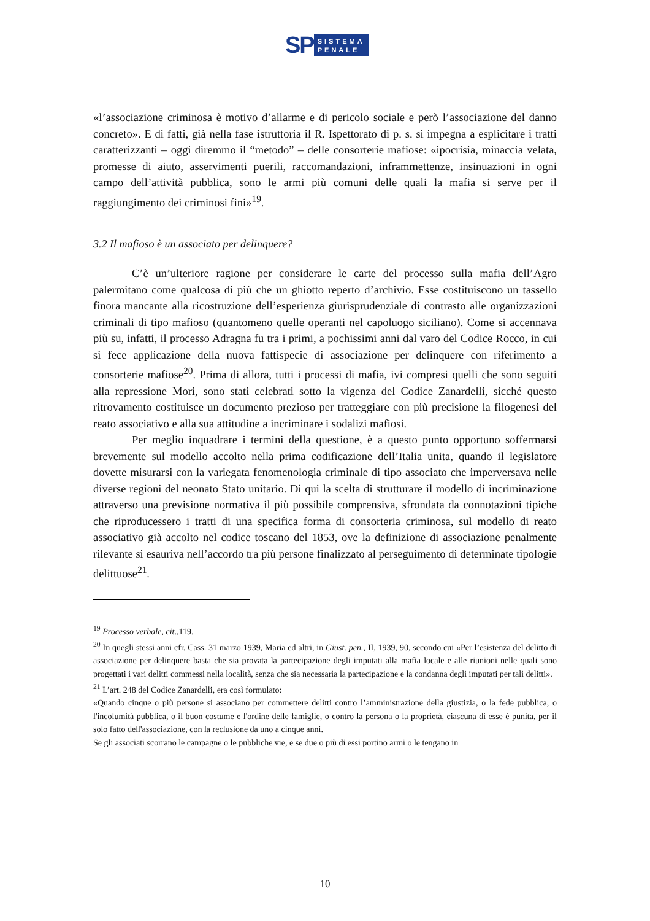SP
SISTEMA
PENALE
«l’associazione criminosa è motivo d’allarme e di pericolo sociale e però l’associazione del danno concreto». E di fatti, già nella fase istruttoria il R. Ispettorato di p. s. si impegna a esplicitare i tratti caratterizzanti – oggi diremmo il “metodo” – delle consorterie mafiose: «ipocrisia, minaccia velata, promesse di aiuto, asservimenti puerili, raccomandazioni, inframmettenze, insinuazioni in ogni campo dell’attività pubblica, sono le armi più comuni delle quali la mafia si serve per il raggiungimento dei criminosi fini»<sup>19</sup>.
3.2 Il mafioso è un associato per delinquere?
C’è un’ulteriore ragione per considerare le carte del processo sulla mafia dell’Agro palermitano come qualcosa di più che un ghiotto reperto d’archivio. Esse costituiscono un tassello finora mancante alla ricostruzione dell’esperienza giurisprudenziale di contrasto alle organizzazioni criminali di tipo mafioso (quantomeno quelle operanti nel capoluogo siciliano). Come si accennava più su, infatti, il processo Adragna fu tra i primi, a pochissimi anni dal varo del Codice Rocco, in cui si fece applicazione della nuova fattispecie di associazione per delinquere con riferimento a consorterie mafiose<sup>20</sup>. Prima di allora, tutti i processi di mafia, ivi compresi quelli che sono seguiti alla repressione Mori, sono stati celebrati sotto la vigenza del Codice Zanardelli, sicché questo ritrovamento costituisce un documento prezioso per tratteggiare con più precisione la filogenesi del reato associativo e alla sua attitudine a incriminare i sodalizi mafiosi.
Per meglio inquadrare i termini della questione, è a questo punto opportuno soffermarsi brevemente sul modello accolto nella prima codificazione dell’Italia unita, quando il legislatore dovette misurarsi con la variegata fenomenologia criminale di tipo associato che imperversava nelle diverse regioni del neonato Stato unitario. Di qui la scelta di strutturare il modello di incriminazione attraverso una previsione normativa il più possibile comprensiva, sfrondata da connotazioni tipiche che riproducessero i tratti di una specifica forma di consorteria criminosa, sul modello di reato associativo già accolto nel codice toscano del 1853, ove la definizione di associazione penalmente rilevante si esauriva nell’accordo tra più persone finalizzato al perseguimento di determinate tipologie delittuose<sup>21</sup>.
<sup>19</sup> Processo verbale, cit.,119.
<sup>20</sup> In quegli stessi anni cfr. Cass. 31 marzo 1939, Maria ed altri, in Giust. pen., II, 1939, 90, secondo cui «Per l’esistenza del delitto di associazione per delinquere basta che sia provata la partecipazione degli imputati alla mafia locale e alle riunioni nelle quali sono progettati i vari delitti commessi nella località, senza che sia necessaria la partecipazione e la condanna degli imputati per tali delitti».
<sup>21</sup> L’art. 248 del Codice Zanardelli, era così formulato:
«Quando cinque o più persone si associano per commettere delitti contro l’amministrazione della giustizia, o la fede pubblica, o l'incolumità pubblica, o il buon costume e l'ordine delle famiglie, o contro la persona o la proprietà, ciascuna di esse è punita, per il solo fatto dell'associazione, con la reclusione da uno a cinque anni.
Se gli associati scorrano le campagne o le pubbliche vie, e se due o più di essi portino armi o le tengano in
10